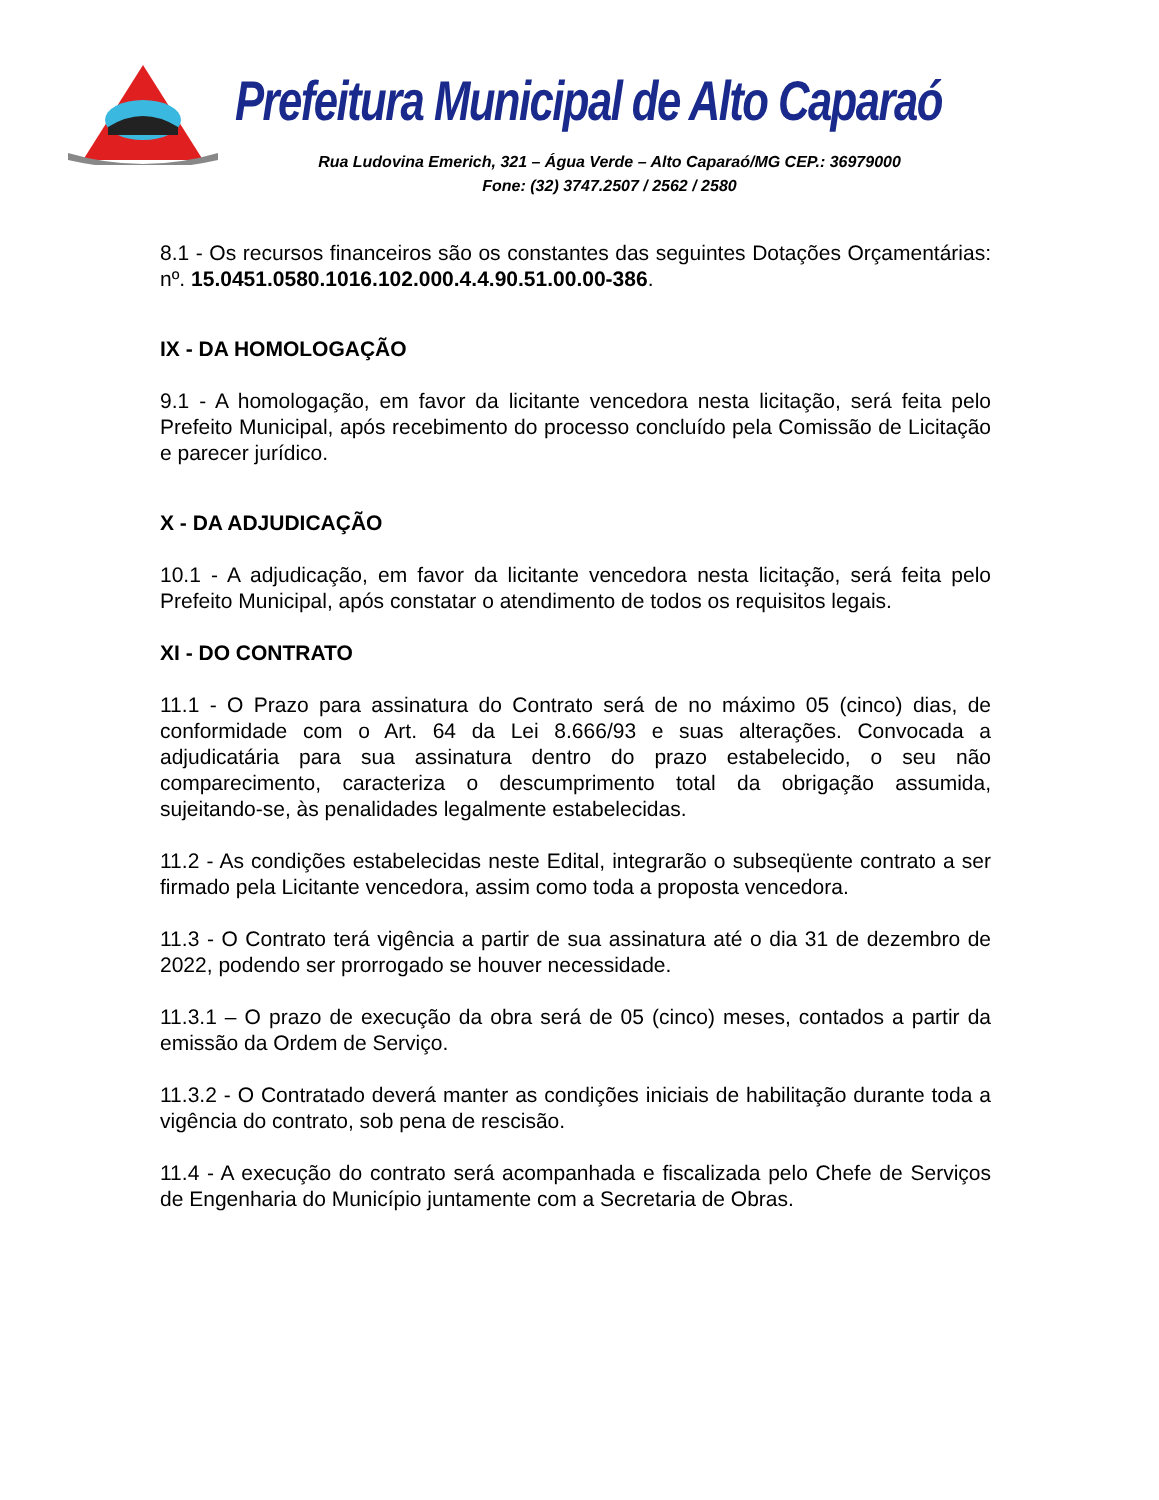Prefeitura Municipal de Alto Caparaó
Rua Ludovina Emerich, 321 – Água Verde – Alto Caparaó/MG CEP.: 36979000
Fone: (32) 3747.2507 / 2562 / 2580
8.1 - Os recursos financeiros são os constantes das seguintes Dotações Orçamentárias: nº. 15.0451.0580.1016.102.000.4.4.90.51.00.00-386.
IX - DA HOMOLOGAÇÃO
9.1 - A homologação, em favor da licitante vencedora nesta licitação, será feita pelo Prefeito Municipal, após recebimento do processo concluído pela Comissão de Licitação e parecer jurídico.
X - DA ADJUDICAÇÃO
10.1 - A adjudicação, em favor da licitante vencedora nesta licitação, será feita pelo Prefeito Municipal, após constatar o atendimento de todos os requisitos legais.
XI - DO CONTRATO
11.1 - O Prazo para assinatura do Contrato será de no máximo 05 (cinco) dias, de conformidade com o Art. 64 da Lei 8.666/93 e suas alterações. Convocada a adjudicatária para sua assinatura dentro do prazo estabelecido, o seu não comparecimento, caracteriza o descumprimento total da obrigação assumida, sujeitando-se, às penalidades legalmente estabelecidas.
11.2 - As condições estabelecidas neste Edital, integrarão o subseqüente contrato a ser firmado pela Licitante vencedora, assim como toda a proposta vencedora.
11.3 - O Contrato terá vigência a partir de sua assinatura até o dia 31 de dezembro de 2022, podendo ser prorrogado se houver necessidade.
11.3.1 – O prazo de execução da obra será de 05 (cinco) meses, contados a partir da emissão da Ordem de Serviço.
11.3.2 - O Contratado deverá manter as condições iniciais de habilitação durante toda a vigência do contrato, sob pena de rescisão.
11.4 - A execução do contrato será acompanhada e fiscalizada pelo Chefe de Serviços de Engenharia do Município juntamente com a Secretaria de Obras.